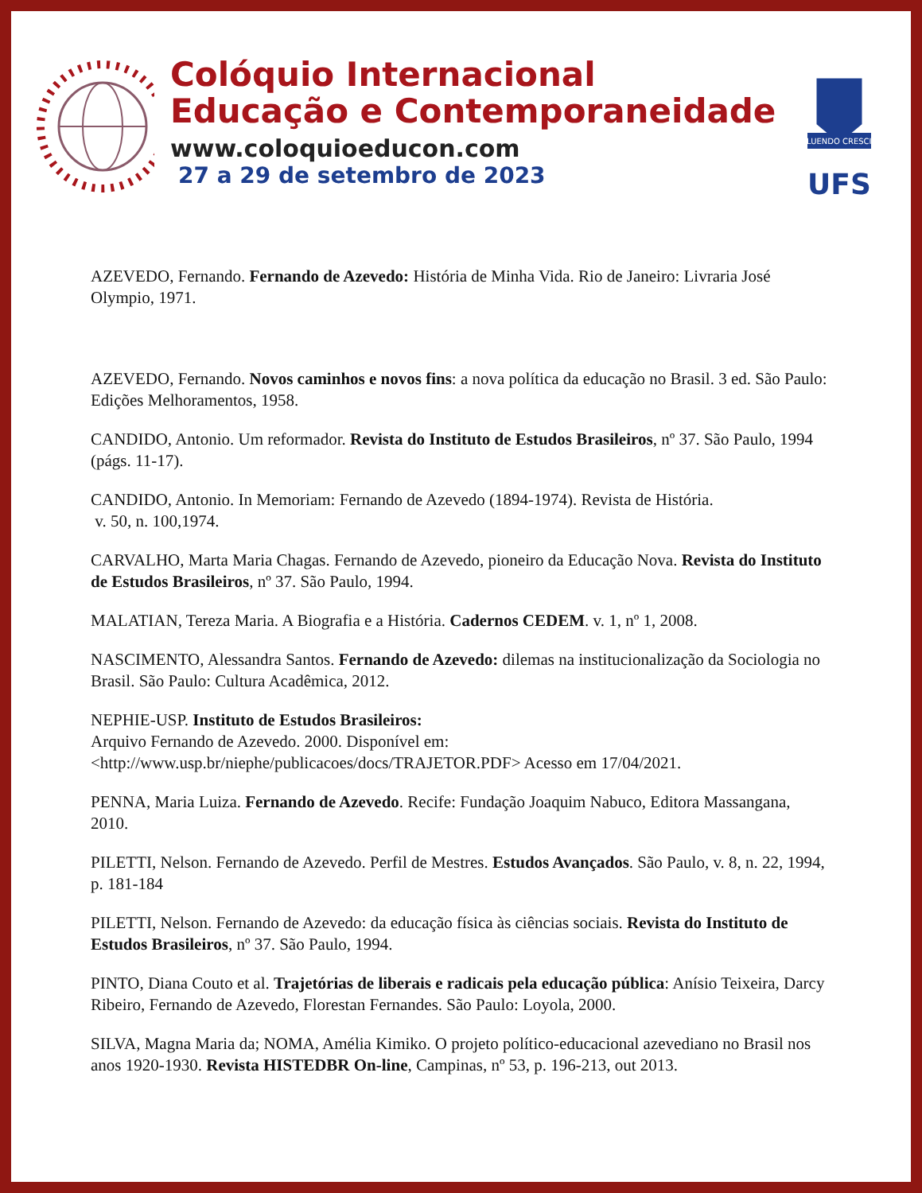Colóquio Internacional
Educação e Contemporaneidade
www.coloquioeducon.com
27 a 29 de setembro de 2023
FLUENDO CRESCIT
UFS
AZEVEDO, Fernando. Fernando de Azevedo: História de Minha Vida. Rio de Janeiro: Livraria José Olympio, 1971.
AZEVEDO, Fernando. Novos caminhos e novos fins: a nova política da educação no Brasil. 3 ed. São Paulo: Edições Melhoramentos, 1958.
CANDIDO, Antonio. Um reformador. Revista do Instituto de Estudos Brasileiros, nº 37. São Paulo, 1994 (págs. 11-17).
CANDIDO, Antonio. In Memoriam: Fernando de Azevedo (1894-1974). Revista de História.
v. 50, n. 100,1974.
CARVALHO, Marta Maria Chagas. Fernando de Azevedo, pioneiro da Educação Nova. Revista do Instituto de Estudos Brasileiros, nº 37. São Paulo, 1994.
MALATIAN, Tereza Maria. A Biografia e a História. Cadernos CEDEM. v. 1, nº 1, 2008.
NASCIMENTO, Alessandra Santos. Fernando de Azevedo: dilemas na institucionalização da Sociologia no Brasil. São Paulo: Cultura Acadêmica, 2012.
NEPHIE-USP. Instituto de Estudos Brasileiros:
Arquivo Fernando de Azevedo. 2000. Disponível em:
<http://www.usp.br/niephe/publicacoes/docs/TRAJETOR.PDF> Acesso em 17/04/2021.
PENNA, Maria Luiza. Fernando de Azevedo. Recife: Fundação Joaquim Nabuco, Editora Massangana, 2010.
PILETTI, Nelson. Fernando de Azevedo. Perfil de Mestres. Estudos Avançados. São Paulo, v. 8, n. 22, 1994, p. 181-184
PILETTI, Nelson. Fernando de Azevedo: da educação física às ciências sociais. Revista do Instituto de Estudos Brasileiros, nº 37. São Paulo, 1994.
PINTO, Diana Couto et al. Trajetórias de liberais e radicais pela educação pública: Anísio Teixeira, Darcy Ribeiro, Fernando de Azevedo, Florestan Fernandes. São Paulo: Loyola, 2000.
SILVA, Magna Maria da; NOMA, Amélia Kimiko. O projeto político-educacional azevediano no Brasil nos anos 1920-1930. Revista HISTEDBR On-line, Campinas, nº 53, p. 196-213, out 2013.